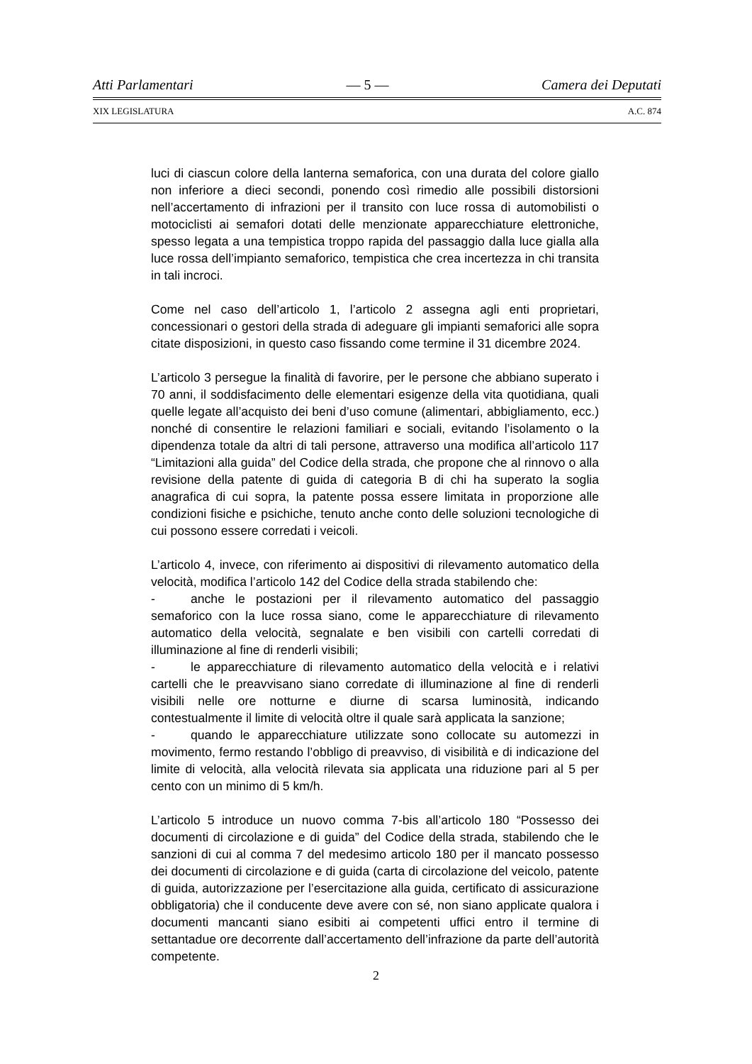Atti Parlamentari — 5 — Camera dei Deputati
XIX LEGISLATURA A.C. 874
luci di ciascun colore della lanterna semaforica, con una durata del colore giallo non inferiore a dieci secondi, ponendo così rimedio alle possibili distorsioni nell’accertamento di infrazioni per il transito con luce rossa di automobilisti o motociclisti ai semafori dotati delle menzionate apparecchiature elettroniche, spesso legata a una tempistica troppo rapida del passaggio dalla luce gialla alla luce rossa dell’impianto semaforico, tempistica che crea incertezza in chi transita in tali incroci.
Come nel caso dell’articolo 1, l’articolo 2 assegna agli enti proprietari, concessionari o gestori della strada di adeguare gli impianti semaforici alle sopra citate disposizioni, in questo caso fissando come termine il 31 dicembre 2024.
L’articolo 3 persegue la finalità di favorire, per le persone che abbiano superato i 70 anni, il soddisfacimento delle elementari esigenze della vita quotidiana, quali quelle legate all’acquisto dei beni d’uso comune (alimentari, abbigliamento, ecc.) nonché di consentire le relazioni familiari e sociali, evitando l’isolamento o la dipendenza totale da altri di tali persone, attraverso una modifica all’articolo 117 “Limitazioni alla guida” del Codice della strada, che propone che al rinnovo o alla revisione della patente di guida di categoria B di chi ha superato la soglia anagrafica di cui sopra, la patente possa essere limitata in proporzione alle condizioni fisiche e psichiche, tenuto anche conto delle soluzioni tecnologiche di cui possono essere corredati i veicoli.
L’articolo 4, invece, con riferimento ai dispositivi di rilevamento automatico della velocità, modifica l’articolo 142 del Codice della strada stabilendo che:
- anche le postazioni per il rilevamento automatico del passaggio semaforico con la luce rossa siano, come le apparecchiature di rilevamento automatico della velocità, segnalate e ben visibili con cartelli corredati di illuminazione al fine di renderli visibili;
- le apparecchiature di rilevamento automatico della velocità e i relativi cartelli che le preavvisano siano corredate di illuminazione al fine di renderli visibili nelle ore notturne e diurne di scarsa luminosità, indicando contestualmente il limite di velocità oltre il quale sarà applicata la sanzione;
- quando le apparecchiature utilizzate sono collocate su automezzi in movimento, fermo restando l’obbligo di preavviso, di visibilità e di indicazione del limite di velocità, alla velocità rilevata sia applicata una riduzione pari al 5 per cento con un minimo di 5 km/h.
L’articolo 5 introduce un nuovo comma 7-bis all’articolo 180 “Possesso dei documenti di circolazione e di guida” del Codice della strada, stabilendo che le sanzioni di cui al comma 7 del medesimo articolo 180 per il mancato possesso dei documenti di circolazione e di guida (carta di circolazione del veicolo, patente di guida, autorizzazione per l’esercitazione alla guida, certificato di assicurazione obbligatoria) che il conducente deve avere con sé, non siano applicate qualora i documenti mancanti siano esibiti ai competenti uffici entro il termine di settantadue ore decorrente dall’accertamento dell’infrazione da parte dell’autorità competente.
2